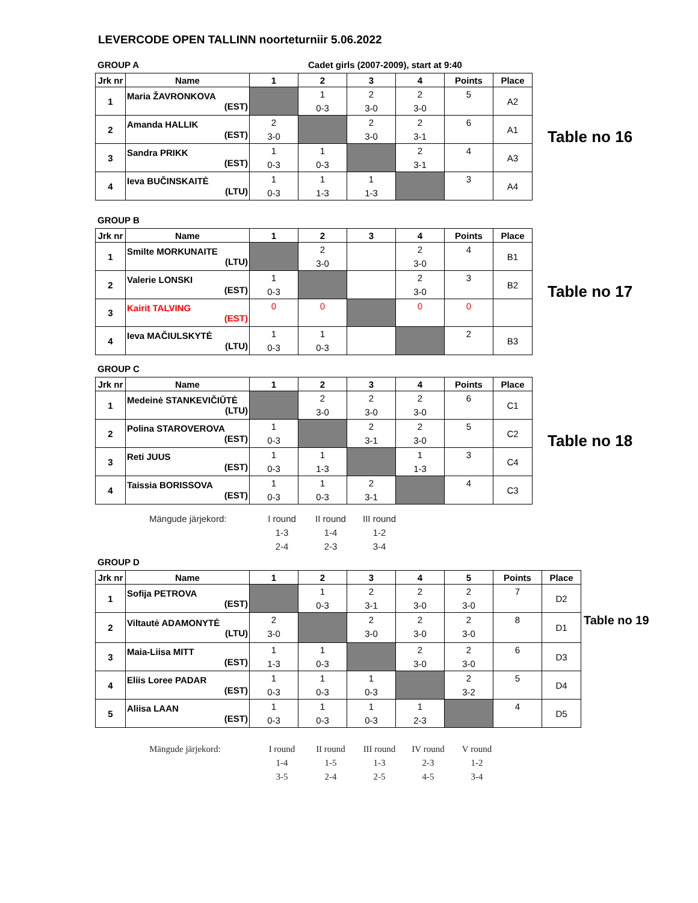LEVERCODE OPEN TALLINN noorteturniir 5.06.2022
GROUP A Cadet girls (2007-2009), start at 9:40
| Jrk nr | Name | 1 | 2 | 3 | 4 | Points | Place |
| --- | --- | --- | --- | --- | --- | --- | --- |
| 1 | Maria ŽAVRONKOVA (EST) | | 1 0-3 | 2 3-0 | 2 3-0 | 5 | A2 |
| 2 | Amanda HALLIK (EST) | 2 3-0 | | 2 3-0 | 2 3-1 | 6 | A1 |
| 3 | Sandra PRIKK (EST) | 1 0-3 | 1 0-3 | | 2 3-1 | 4 | A3 |
| 4 | Ieva BUČINSKAITĖ (LTU) | 1 0-3 | 1 1-3 | 1 1-3 | | 3 | A4 |
Table no 16
GROUP B
| Jrk nr | Name | 1 | 2 | 3 | 4 | Points | Place |
| --- | --- | --- | --- | --- | --- | --- | --- |
| 1 | Smilte MORKUNAITE (LTU) | | 2 3-0 | | 2 3-0 | 4 | B1 |
| 2 | Valerie LONSKI (EST) | 1 0-3 | | | 2 3-0 | 3 | B2 |
| 3 | Kairit TALVING (EST) | 0 | 0 | | 0 | 0 | |
| 4 | Ieva MAČIULSKYTĖ (LTU) | 1 0-3 | 1 0-3 | | | 2 | B3 |
Table no 17
GROUP C
| Jrk nr | Name | 1 | 2 | 3 | 4 | Points | Place |
| --- | --- | --- | --- | --- | --- | --- | --- |
| 1 | Medeinė STANKEVIČIŪTĖ (LTU) | | 2 3-0 | 2 3-0 | 2 3-0 | 6 | C1 |
| 2 | Polina STAROVEROVA (EST) | 1 0-3 | | 2 3-1 | 2 3-0 | 5 | C2 |
| 3 | Reti JUUS (EST) | 1 0-3 | 1 1-3 | | 1 1-3 | 3 | C4 |
| 4 | Taissia BORISSOVA (EST) | 1 0-3 | 1 0-3 | 2 3-1 | | 4 | C3 |
Table no 18
Mängude järjekord: I round
1-3
2-4
II round
1-4
2-3
III round
1-2
3-4
GROUP D
| Jrk nr | Name | 1 | 2 | 3 | 4 | 5 | Points | Place |
| --- | --- | --- | --- | --- | --- | --- | --- | --- |
| 1 | Sofija PETROVA (EST) | | 1 0-3 | 2 3-1 | 2 3-0 | 2 3-0 | 7 | D2 |
| 2 | Viltautė ADAMONYTĖ (LTU) | 2 3-0 | | 2 3-0 | 2 3-0 | 2 3-0 | 8 | D1 |
| 3 | Maia-Liisa MITT (EST) | 1 1-3 | 1 0-3 | | 2 3-0 | 2 3-0 | 6 | D3 |
| 4 | Eliis Loree PADAR (EST) | 1 0-3 | 1 0-3 | 1 0-3 | | 2 3-2 | 5 | D4 |
| 5 | Aliisa LAAN (EST) | 1 0-3 | 1 0-3 | 1 0-3 | 1 2-3 | | 4 | D5 |
Table no 19
Mängude järjekord: I round
1-4
3-5
II round
1-5
2-4
III round
1-3
2-5
IV round
2-3
4-5
V round
1-2
3-4